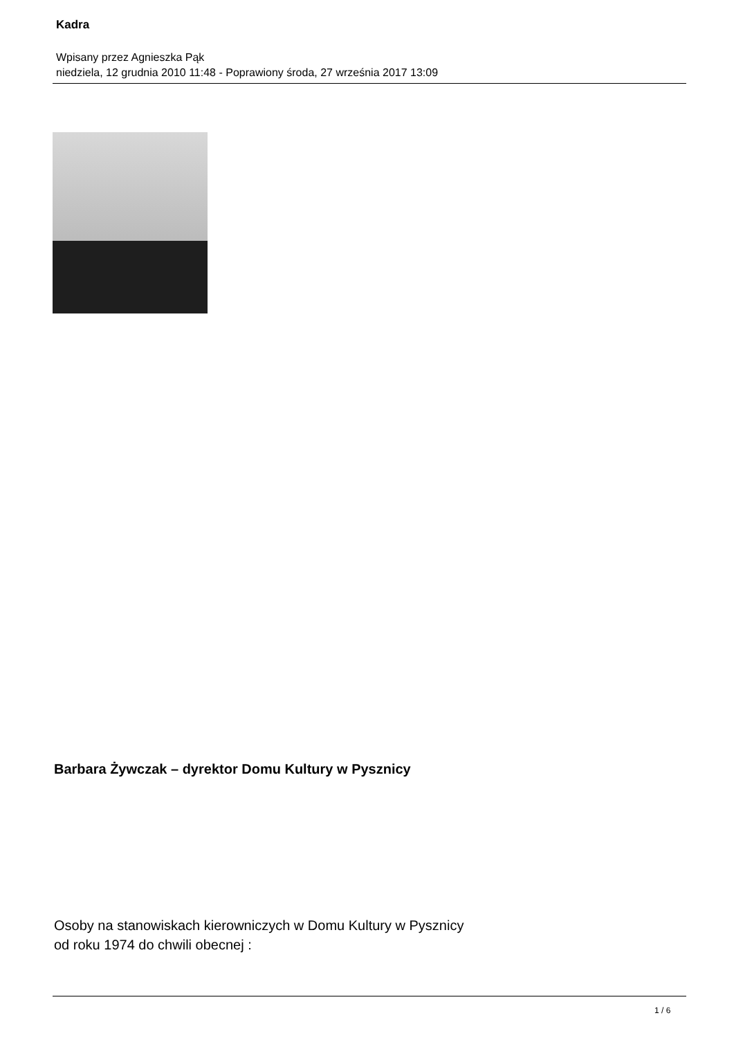Kadra
Wpisany przez Agnieszka Pąk
niedziela, 12 grudnia 2010 11:48 - Poprawiony środa, 27 września 2017 13:09
Barbara Żywczak – dyrektor Domu Kultury w Pysznicy
Osoby na stanowiskach kierowniczych w Domu Kultury w Pysznicy
od roku 1974 do chwili obecnej :
1 / 6